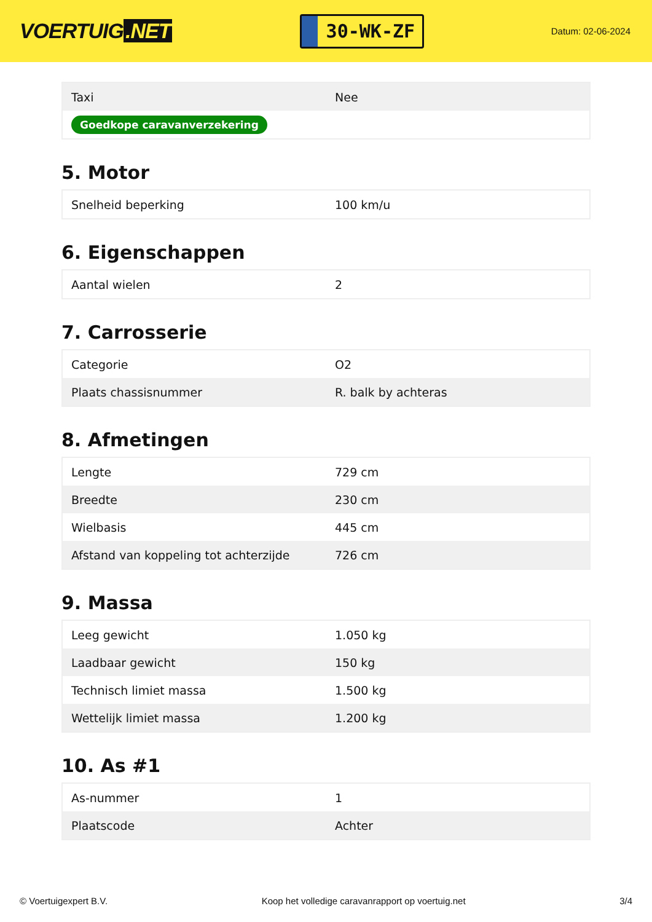VOERTUIG.NET
30-WK-ZF
Datum: 02-06-2024
| Taxi | Nee |
| Goedkope caravanverzekering | |
5. Motor
| Snelheid beperking | 100 km/u |
6. Eigenschappen
| Aantal wielen | 2 |
7. Carrosserie
| Categorie | O2 |
| Plaats chassisnummer | R. balk by achteras |
8. Afmetingen
| Lengte | 729 cm |
| Breedte | 230 cm |
| Wielbasis | 445 cm |
| Afstand van koppeling tot achterzijde | 726 cm |
9. Massa
| Leeg gewicht | 1.050 kg |
| Laadbaar gewicht | 150 kg |
| Technisch limiet massa | 1.500 kg |
| Wettelijk limiet massa | 1.200 kg |
10. As #1
| As-nummer | 1 |
| Plaatscode | Achter |
© Voertuigexpert B.V. Koop het volledige caravanrapport op voertuig.net 3/4